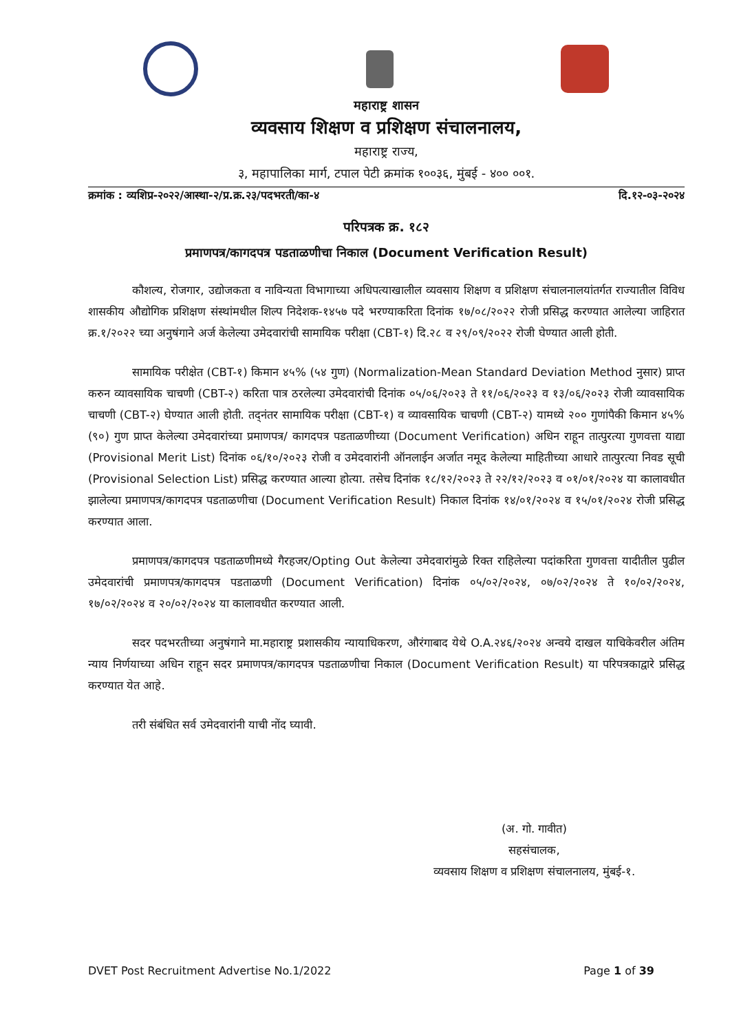महाराष्ट्र शासन
व्यवसाय शिक्षण व प्रशिक्षण संचालनालय,
महाराष्ट्र राज्य,
३, महापालिका मार्ग, टपाल पेटी क्रमांक १००३६, मुंबई - ४०० ००१.
क्रमांक : व्यशिप्र-२०२२/आस्था-२/प्र.क्र.२३/पदभरती/का-४ दि.१२-०३-२०२४
परिपत्रक क्र. १८२
प्रमाणपत्र/कागदपत्र पडताळणीचा निकाल (Document Verification Result)
कौशल्य, रोजगार, उद्योजकता व नाविन्यता विभागाच्या अधिपत्याखालील व्यवसाय शिक्षण व प्रशिक्षण संचालनालयांतर्गत राज्यातील विविध शासकीय औद्योगिक प्रशिक्षण संस्थांमधील शिल्प निदेशक-१४५७ पदे भरण्याकरिता दिनांक १७/०८/२०२२ रोजी प्रसिद्ध करण्यात आलेल्या जाहिरात क्र.१/२०२२ च्या अनुषंगाने अर्ज केलेल्या उमेदवारांची सामायिक परीक्षा (CBT-१) दि.२८ व २९/०९/२०२२ रोजी घेण्यात आली होती.
सामायिक परीक्षेत (CBT-१) किमान ४५% (५४ गुण) (Normalization-Mean Standard Deviation Method नुसार) प्राप्त करुन व्यावसायिक चाचणी (CBT-२) करिता पात्र ठरलेल्या उमेदवारांची दिनांक ०५/०६/२०२३ ते ११/०६/२०२३ व १३/०६/२०२३ रोजी व्यावसायिक चाचणी (CBT-२) घेण्यात आली होती. तद्नंतर सामायिक परीक्षा (CBT-१) व व्यावसायिक चाचणी (CBT-२) यामध्ये २०० गुणांपैकी किमान ४५% (९०) गुण प्राप्त केलेल्या उमेदवारांच्या प्रमाणपत्र/ कागदपत्र पडताळणीच्या (Document Verification) अधिन राहून तात्पुरत्या गुणवत्ता याद्या (Provisional Merit List) दिनांक ०६/१०/२०२३ रोजी व उमेदवारांनी ऑनलाईन अर्जात नमूद केलेल्या माहितीच्या आधारे तात्पुरत्या निवड सूची (Provisional Selection List) प्रसिद्ध करण्यात आल्या होत्या. तसेच दिनांक १८/१२/२०२३ ते २२/१२/२०२३ व ०१/०१/२०२४ या कालावधीत झालेल्या प्रमाणपत्र/कागदपत्र पडताळणीचा (Document Verification Result) निकाल दिनांक १४/०१/२०२४ व १५/०१/२०२४ रोजी प्रसिद्ध करण्यात आला.
प्रमाणपत्र/कागदपत्र पडताळणीमध्ये गैरहजर/Opting Out केलेल्या उमेदवारांमुळे रिक्त राहिलेल्या पदांकरिता गुणवत्ता यादीतील पुढील उमेदवारांची प्रमाणपत्र/कागदपत्र पडताळणी (Document Verification) दिनांक ०५/०२/२०२४, ०७/०२/२०२४ ते १०/०२/२०२४, १७/०२/२०२४ व २०/०२/२०२४ या कालावधीत करण्यात आली.
सदर पदभरतीच्या अनुषंगाने मा.महाराष्ट्र प्रशासकीय न्यायाधिकरण, औरंगाबाद येथे O.A.२४६/२०२४ अन्वये दाखल याचिकेवरील अंतिम न्याय निर्णयाच्या अधिन राहून सदर प्रमाणपत्र/कागदपत्र पडताळणीचा निकाल (Document Verification Result) या परिपत्रकाद्वारे प्रसिद्ध करण्यात येत आहे.
तरी संबंधित सर्व उमेदवारांनी याची नोंद घ्यावी.
(अ. गो. गावीत)
सहसंचालक,
व्यवसाय शिक्षण व प्रशिक्षण संचालनालय, मुंबई-१.
DVET Post Recruitment Advertise No.1/2022 Page 1 of 39